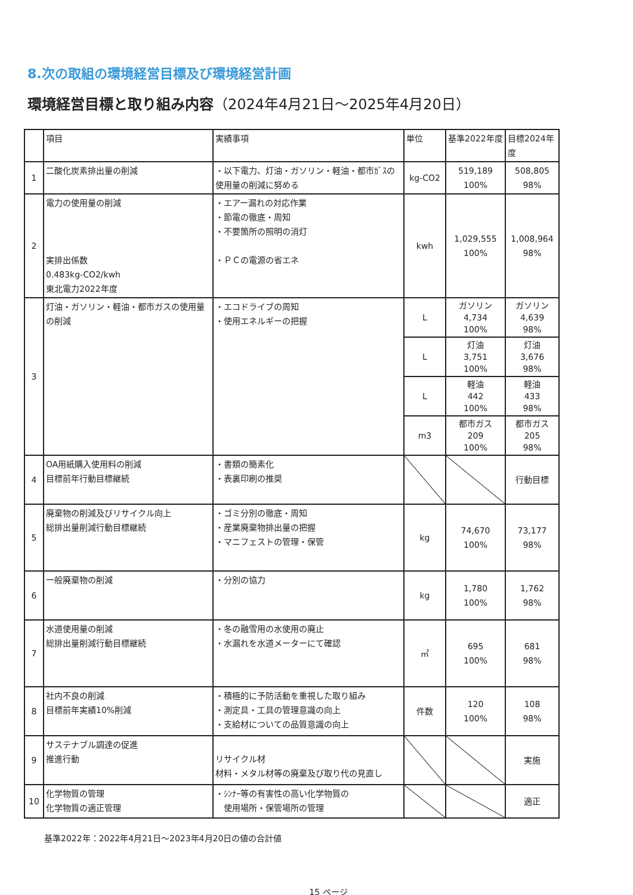8.次の取組の環境経営目標及び環境経営計画
環境経営目標と取り組み内容（2024年4月21日～2025年4月20日）
| | 項目 | 実績事項 | 単位 | 基準2022年度 | 目標2024年度 |
| --- | --- | --- | --- | --- | --- |
| 1 | 二酸化炭素排出量の削減 | ・以下電力、灯油・ガソリン・軽油・都市ｶﾞｽの使用量の削減に努める | kg-CO2 | 519,189 100% | 508,805 98% |
| 2 | 電力の使用量の削減 実排出係数 0.483kg-CO2/kwh 東北電力2022年度 | ・エアー漏れの対応作業 ・節電の徹底・周知 ・不要箇所の照明の消灯 ・ＰＣの電源の省エネ | kwh | 1,029,555 100% | 1,008,964 98% |
| 3 | 灯油・ガソリン・軽油・都市ガスの使用量の削減 | ・エコドライブの周知 ・使用エネルギーの把握 | L | ガソリン 4,734 100% | ガソリン 4,639 98% |
| | | | L | 灯油 3,751 100% | 灯油 3,676 98% |
| | | | L | 軽油 442 100% | 軽油 433 98% |
| | | | m3 | 都市ガス 209 100% | 都市ガス 205 98% |
| 4 | OA用紙購入使用料の削減 目標前年行動目標継続 | ・書類の簡素化 ・表裏印刷の推奨 | | | 行動目標 |
| 5 | 廃棄物の削減及びリサイクル向上 総排出量削減行動目標継続 | ・ゴミ分別の徹底・周知 ・産業廃棄物排出量の把握 ・マニフェストの管理・保管 | kg | 74,670 100% | 73,177 98% |
| 6 | 一般廃棄物の削減 | ・分別の協力 | kg | 1,780 100% | 1,762 98% |
| 7 | 水道使用量の削減 総排出量削減行動目標継続 | ・冬の融雪用の水使用の廃止 ・水漏れを水道メーターにて確認 | ㎥ | 695 100% | 681 98% |
| 8 | 社内不良の削減 目標前年実績10%削減 | ・積極的に予防活動を重視した取り組み ・測定具・工具の管理意識の向上 ・支給材についての品質意識の向上 | 件数 | 120 100% | 108 98% |
| 9 | サステナブル調達の促進 推進行動 | リサイクル材 材料・メタル材等の廃棄及び取り代の見直し | | | 実施 |
| 10 | 化学物質の管理 化学物質の適正管理 | ・ｼﾝﾅｰ等の有害性の高い化学物質の 使用場所・保管場所の管理 | | | 適正 |
基準2022年：2022年4月21日～2023年4月20日の値の合計値
15 ページ